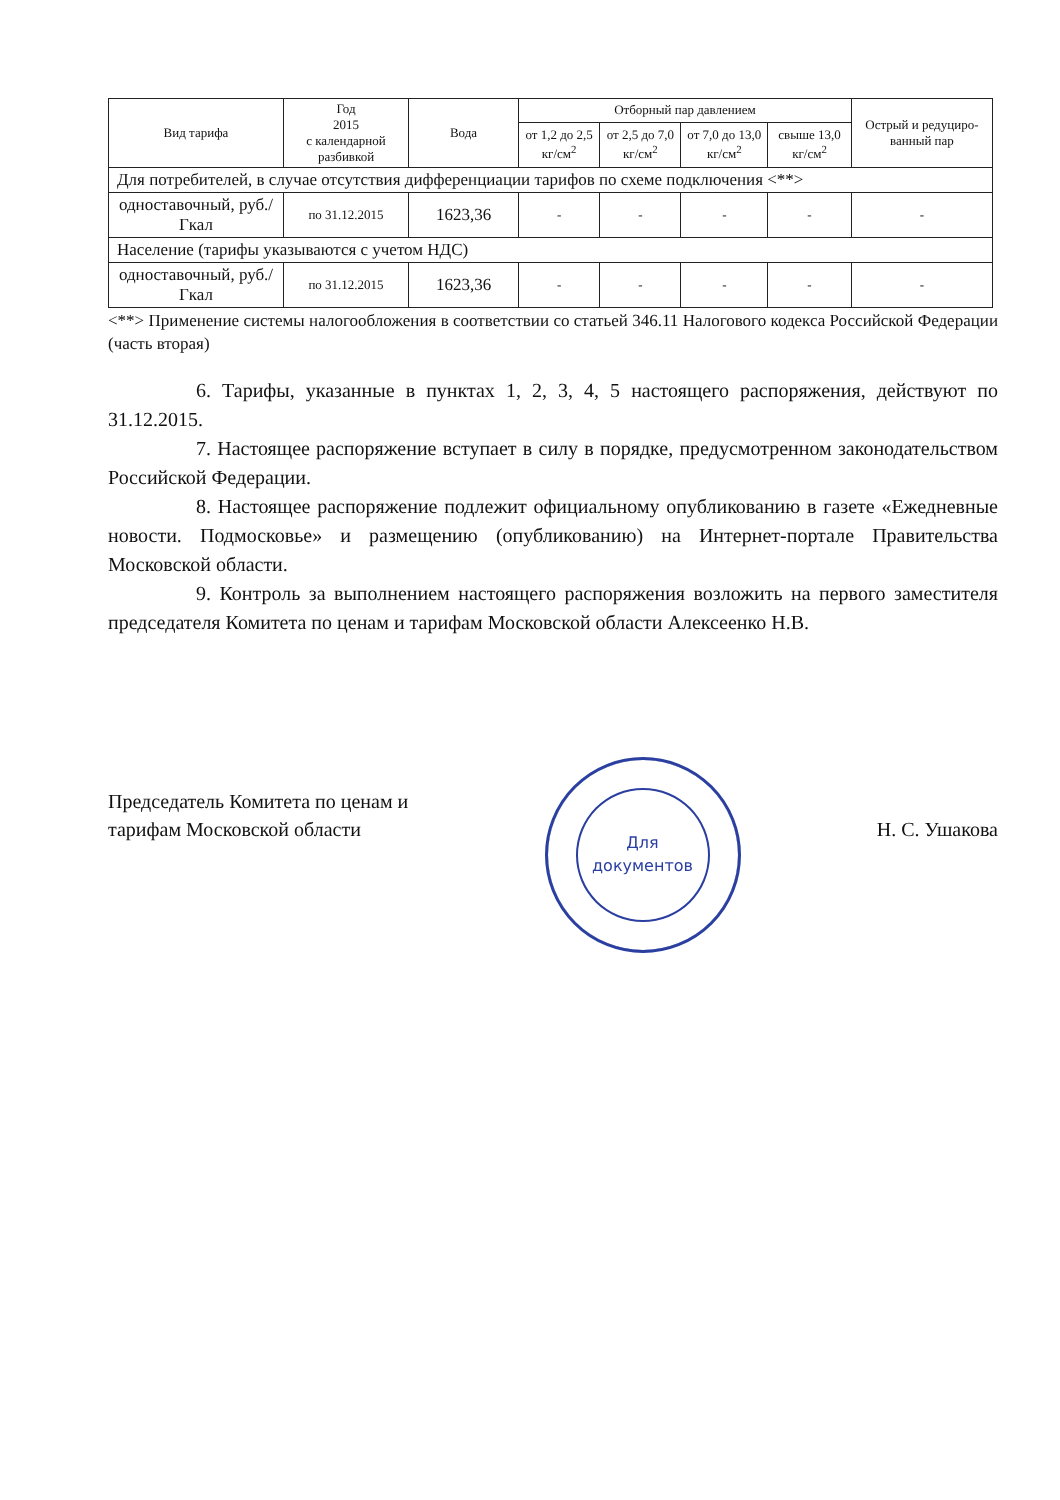| Вид тарифа | Год 2015 с календарной разбивкой | Вода | Отборный пар давлением | | | | Острый и редуциро-ванный пар |
| --- | --- | --- | --- | --- | --- | --- | --- |
| | | | от 1,2 до 2,5 кг/см<sup>2</sup> | от 2,5 до 7,0 кг/см<sup>2</sup> | от 7,0 до 13,0 кг/см<sup>2</sup> | свыше 13,0 кг/см<sup>2</sup> | |
| Для потребителей, в случае отсутствия дифференциации тарифов по схеме подключения <**> | | | | | | | |
| одноставочный, руб./Гкал | по 31.12.2015 | 1623,36 | - | - | - | - | - |
| Население (тарифы указываются с учетом НДС) | | | | | | | |
| одноставочный, руб./Гкал | по 31.12.2015 | 1623,36 | - | - | - | - | - |
<**> Применение системы налогообложения в соответствии со статьей 346.11 Налогового кодекса Российской Федерации (часть вторая)
6. Тарифы, указанные в пунктах 1, 2, 3, 4, 5 настоящего распоряжения, действуют по 31.12.2015.
7. Настоящее распоряжение вступает в силу в порядке, предусмотренном законодательством Российской Федерации.
8. Настоящее распоряжение подлежит официальному опубликованию в газете «Ежедневные новости. Подмосковье» и размещению (опубликованию) на Интернет-портале Правительства Московской области.
9. Контроль за выполнением настоящего распоряжения возложить на первого заместителя председателя Комитета по ценам и тарифам Московской области Алексеенко Н.В.
Председатель Комитета по ценам и
тарифам Московской области
Для
документов
Н. С. Ушакова